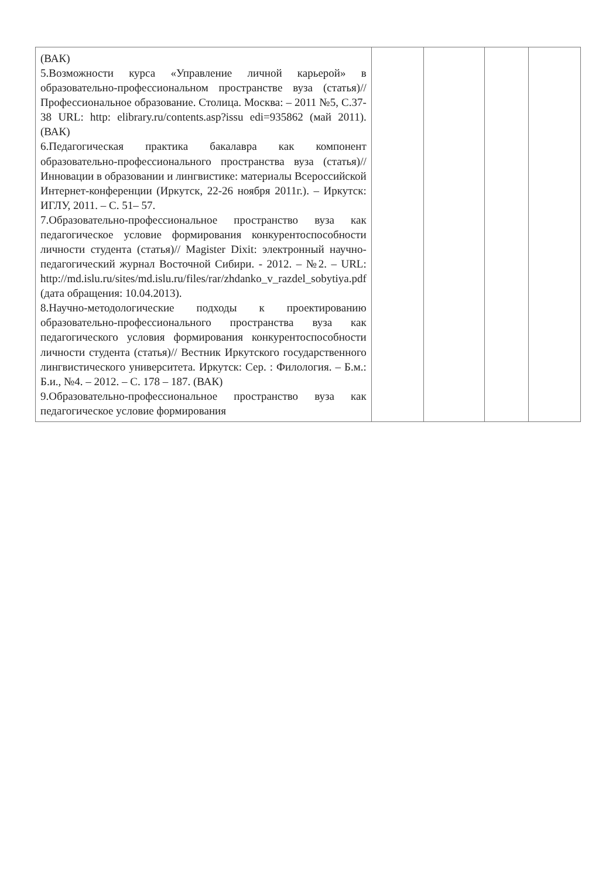| (ВАК) 5.Возможности курса «Управление личной карьерой» в образовательно-профессиональном пространстве вуза (статья)//Профессиональное образование. Столица. Москва: – 2011 №5, С.37-38 URL: http: elibrary.ru/contents.asp?issu edi=935862 (май 2011). (ВАК) 6.Педагогическая практика бакалавра как компонент образовательно-профессионального пространства вуза (статья)//Инновации в образовании и лингвистике: материалы Всероссийской Интернет-конференции (Иркутск, 22-26 ноября 2011г.). – Иркутск: ИГЛУ, 2011. – С. 51– 57. 7.Образовательно-профессиональное пространство вуза как педагогическое условие формирования конкурентоспособности личности студента (статья)// Magister Dixit: электронный научно-педагогический журнал Восточной Сибири. - 2012. – №2. – URL: http://md.islu.ru/sites/md.islu.ru/files/rar/zhdanko_v_razdel_sobytiya.pdf (дата обращения: 10.04.2013). 8.Научно-методологические подходы к проектированию образовательно-профессионального пространства вуза как педагогического условия формирования конкурентоспособности личности студента (статья)// Вестник Иркутского государственного лингвистического университета. Иркутск: Сер. : Филология. – Б.м.: Б.и., №4. – 2012. – С. 178 – 187. (ВАК) 9.Образовательно-профессиональное пространство вуза как педагогическое условие формирования | | | | |